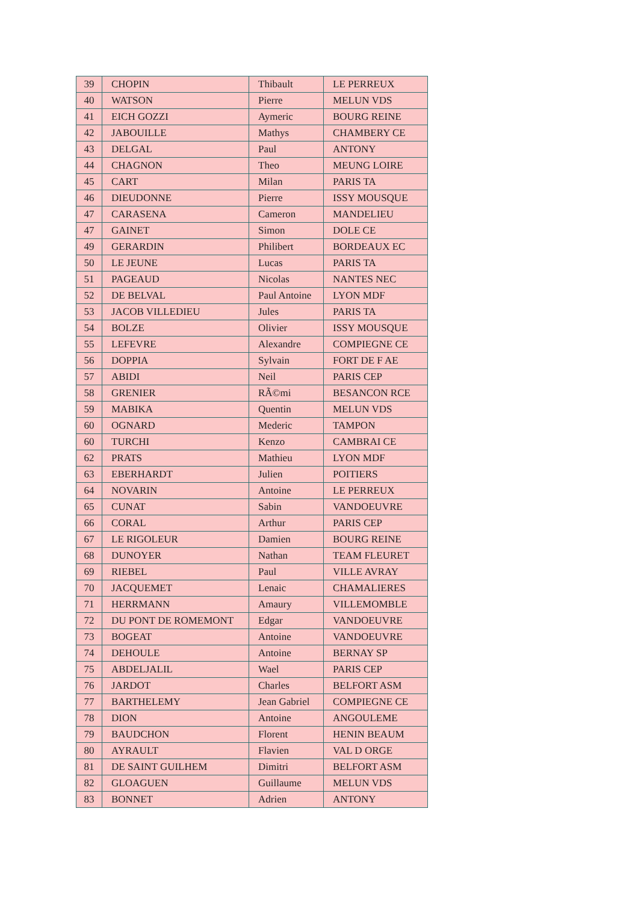| 39 | CHOPIN | Thibault | LE PERREUX |
| 40 | WATSON | Pierre | MELUN VDS |
| 41 | EICH GOZZI | Aymeric | BOURG REINE |
| 42 | JABOUILLE | Mathys | CHAMBERY CE |
| 43 | DELGAL | Paul | ANTONY |
| 44 | CHAGNON | Theo | MEUNG LOIRE |
| 45 | CART | Milan | PARIS TA |
| 46 | DIEUDONNE | Pierre | ISSY MOUSQUE |
| 47 | CARASENA | Cameron | MANDELIEU |
| 47 | GAINET | Simon | DOLE CE |
| 49 | GERARDIN | Philibert | BORDEAUX EC |
| 50 | LE JEUNE | Lucas | PARIS TA |
| 51 | PAGEAUD | Nicolas | NANTES NEC |
| 52 | DE BELVAL | Paul Antoine | LYON MDF |
| 53 | JACOB VILLEDIEU | Jules | PARIS TA |
| 54 | BOLZE | Olivier | ISSY MOUSQUE |
| 55 | LEFEVRE | Alexandre | COMPIEGNE CE |
| 56 | DOPPIA | Sylvain | FORT DE F AE |
| 57 | ABIDI | Neil | PARIS CEP |
| 58 | GRENIER | RÃ©mi | BESANCON RCE |
| 59 | MABIKA | Quentin | MELUN VDS |
| 60 | OGNARD | Mederic | TAMPON |
| 60 | TURCHI | Kenzo | CAMBRAI CE |
| 62 | PRATS | Mathieu | LYON MDF |
| 63 | EBERHARDT | Julien | POITIERS |
| 64 | NOVARIN | Antoine | LE PERREUX |
| 65 | CUNAT | Sabin | VANDOEUVRE |
| 66 | CORAL | Arthur | PARIS CEP |
| 67 | LE RIGOLEUR | Damien | BOURG REINE |
| 68 | DUNOYER | Nathan | TEAM FLEURET |
| 69 | RIEBEL | Paul | VILLE AVRAY |
| 70 | JACQUEMET | Lenaic | CHAMALIERES |
| 71 | HERRMANN | Amaury | VILLEMOMBLE |
| 72 | DU PONT DE ROMEMONT | Edgar | VANDOEUVRE |
| 73 | BOGEAT | Antoine | VANDOEUVRE |
| 74 | DEHOULE | Antoine | BERNAY SP |
| 75 | ABDELJALIL | Wael | PARIS CEP |
| 76 | JARDOT | Charles | BELFORT ASM |
| 77 | BARTHELEMY | Jean Gabriel | COMPIEGNE CE |
| 78 | DION | Antoine | ANGOULEME |
| 79 | BAUDCHON | Florent | HENIN BEAUM |
| 80 | AYRAULT | Flavien | VAL D ORGE |
| 81 | DE SAINT GUILHEM | Dimitri | BELFORT ASM |
| 82 | GLOAGUEN | Guillaume | MELUN VDS |
| 83 | BONNET | Adrien | ANTONY |